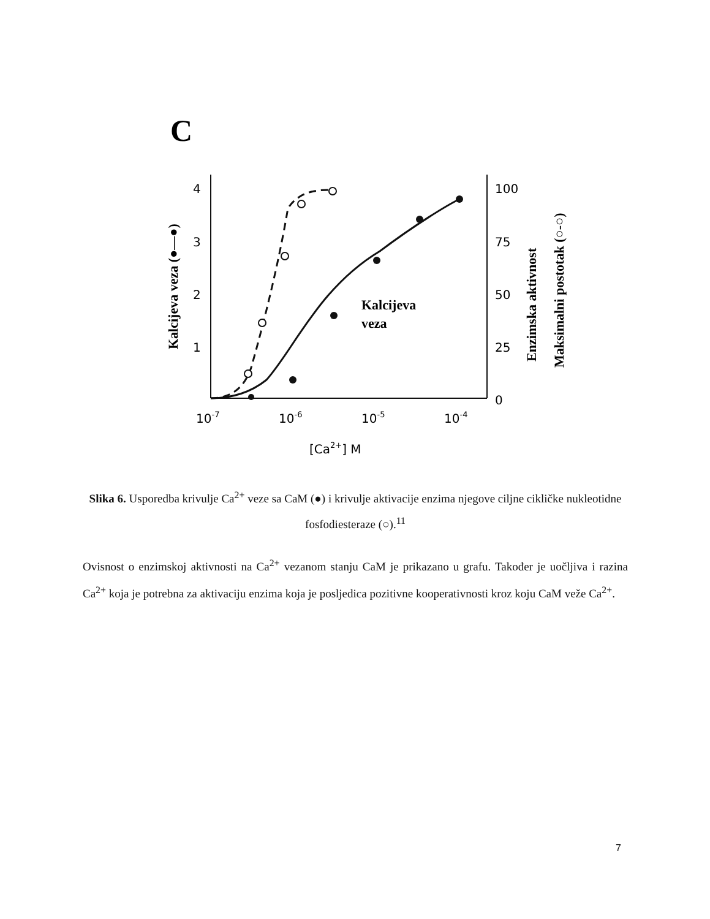C
4
3
2
1
100
75
50
25
0
10-7
10-6
10-5
10-4
[Ca2+] M
Kalcijeva
veza
Kalcijeva veza (●—●)
Enzimska aktivnost
Maksimalni postotak (○-○)
Slika 6. Usporedba krivulje Ca<sup>2+</sup> veze sa CaM (●) i krivulje aktivacije enzima njegove ciljne cikličke nukleotidne fosfodiesteraze (○).<sup>11</sup>
Ovisnost o enzimskoj aktivnosti na Ca<sup>2+</sup> vezanom stanju CaM je prikazano u grafu. Također je uočljiva i razina Ca<sup>2+</sup> koja je potrebna za aktivaciju enzima koja je posljedica pozitivne kooperativnosti kroz koju CaM veže Ca<sup>2+</sup>.
7